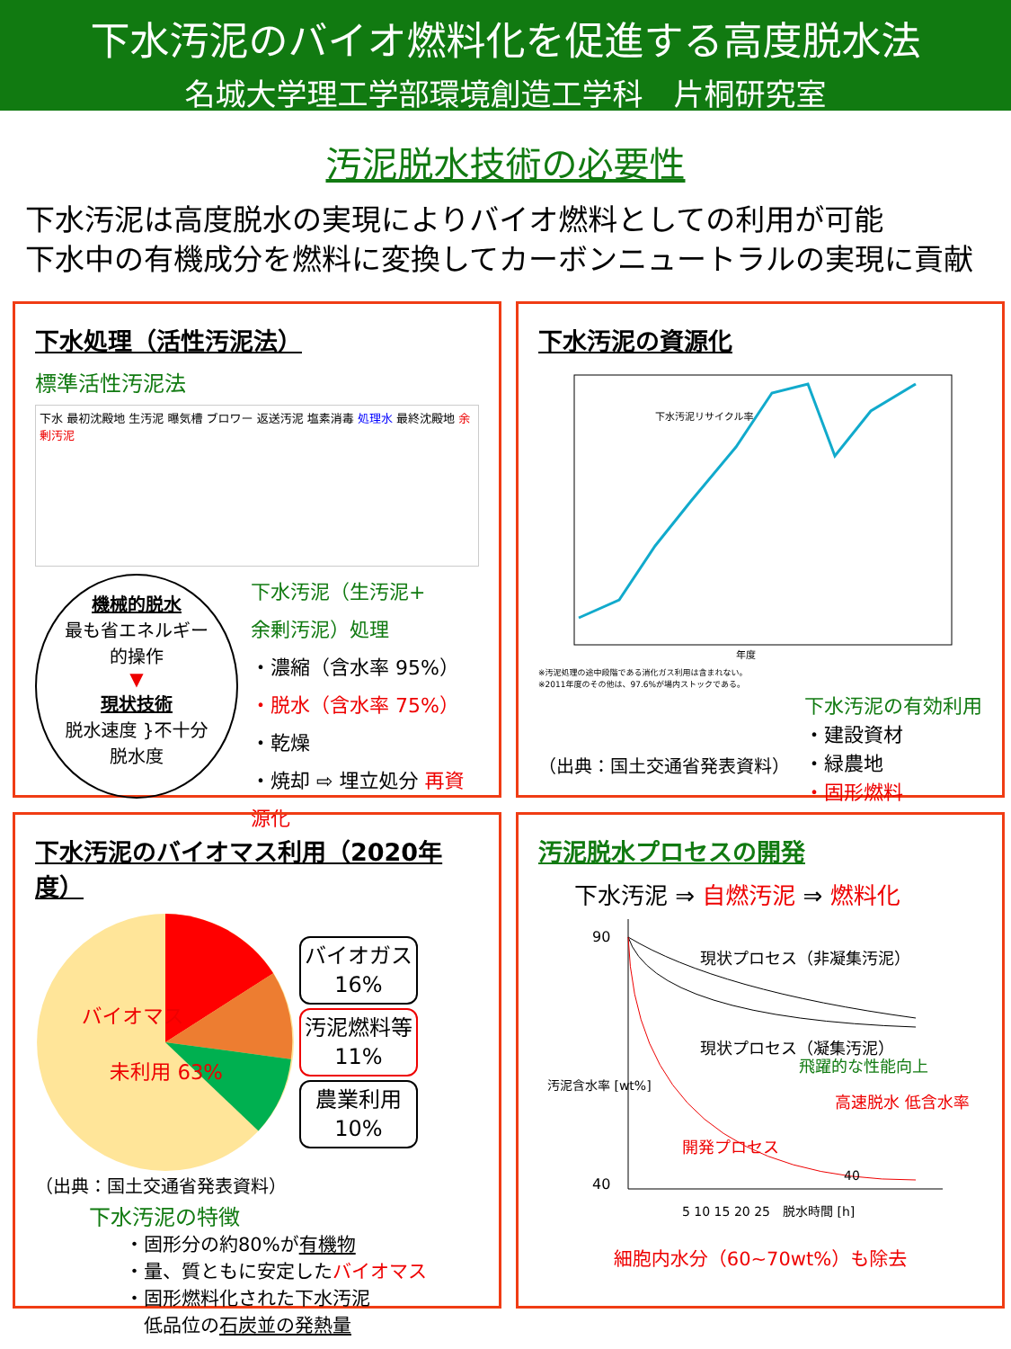下水汚泥のバイオ燃料化を促進する高度脱水法
名城大学理工学部環境創造工学科　片桐研究室
汚泥脱水技術の必要性
下水汚泥は高度脱水の実現によりバイオ燃料としての利用が可能
下水中の有機成分を燃料に変換してカーボンニュートラルの実現に貢献
下水処理（活性汚泥法）
標準活性汚泥法
下水 最初沈殿地 生汚泥 曝気槽 ブロワー 返送汚泥 塩素消毒 処理水 最終沈殿地 余剰汚泥
機械的脱水
最も省エネルギー
的操作
▼
現状技術
脱水速度 }不十分
脱水度
下水汚泥（生汚泥+
余剰汚泥）処理
・濃縮（含水率 95%）
・脱水（含水率 75%）
・乾燥
・焼却 ⇨ 埋立処分 再資源化
下水汚泥の資源化
下水汚泥リサイクル率
年度
※汚泥処理の途中段階である消化ガス利用は含まれない。
※2011年度のその他は、97.6%が場内ストックである。
（出典：国土交通省発表資料）
下水汚泥の有効利用
・建設資材
・緑農地
・固形燃料
下水汚泥のバイオマス利用（2020年度）
バイオマス
未利用 63%
バイオガス
16%
汚泥燃料等
11%
農業利用
10%
（出典：国土交通省発表資料）
下水汚泥の特徴
・固形分の約80%が有機物
・量、質ともに安定したバイオマス
・固形燃料化された下水汚泥
　低品位の石炭並の発熱量
汚泥脱水プロセスの開発
下水汚泥 ⇒ 自燃汚泥 ⇒ 燃料化
現状プロセス（非凝集汚泥）
現状プロセス（凝集汚泥）
開発プロセス
40
90
40
高速脱水 低含水率
飛躍的な性能向上
5 10 15 20 25　脱水時間 [h]
汚泥含水率 [wt%]
細胞内水分（60~70wt%）も除去